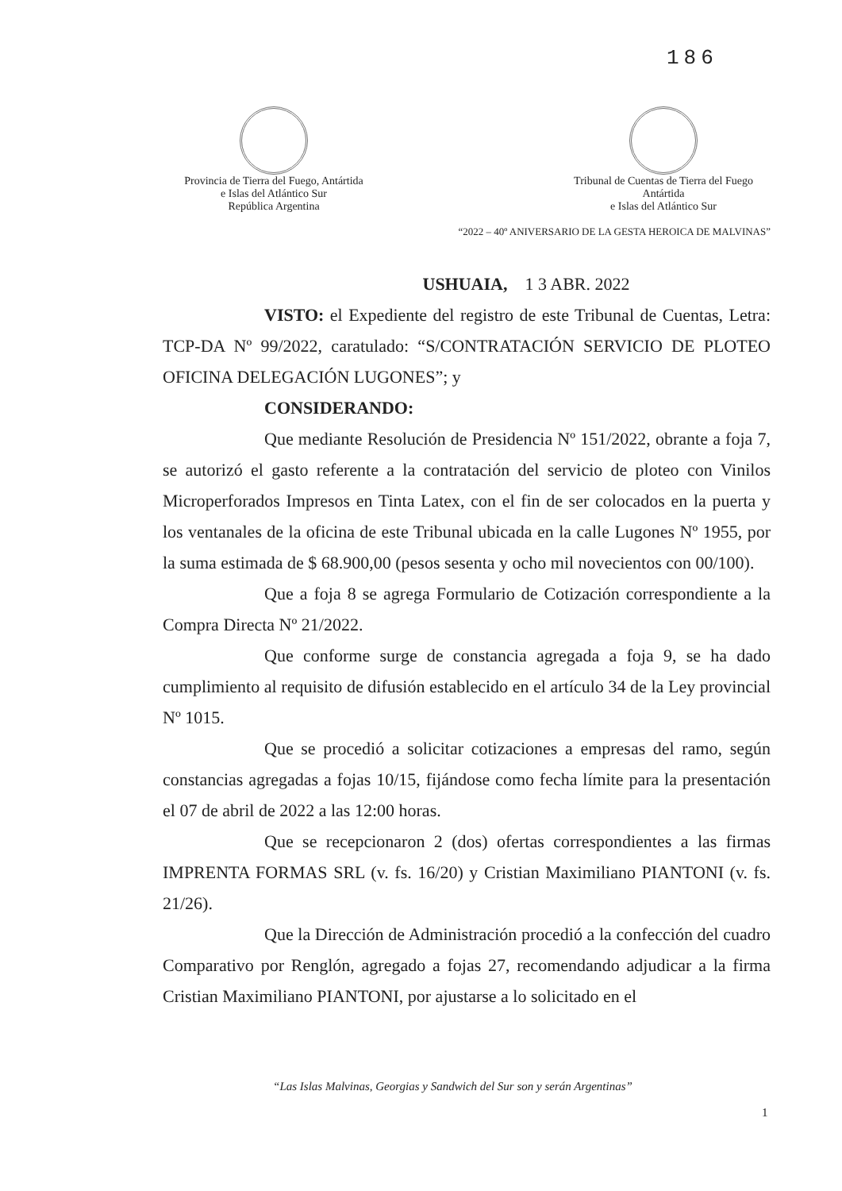186
Provincia de Tierra del Fuego, Antártida
e Islas del Atlántico Sur
República Argentina
Tribunal de Cuentas de Tierra del Fuego
Antártida
e Islas del Atlántico Sur
“2022 – 40º ANIVERSARIO DE LA GESTA HEROICA DE MALVINAS”
USHUAIA, 1 3 ABR. 2022
VISTO: el Expediente del registro de este Tribunal de Cuentas, Letra: TCP-DA Nº 99/2022, caratulado: “S/CONTRATACIÓN SERVICIO DE PLOTEO OFICINA DELEGACIÓN LUGONES”; y
CONSIDERANDO:
Que mediante Resolución de Presidencia Nº 151/2022, obrante a foja 7, se autorizó el gasto referente a la contratación del servicio de ploteo con Vinilos Microperforados Impresos en Tinta Latex, con el fin de ser colocados en la puerta y los ventanales de la oficina de este Tribunal ubicada en la calle Lugones Nº 1955, por la suma estimada de $ 68.900,00 (pesos sesenta y ocho mil novecientos con 00/100).
Que a foja 8 se agrega Formulario de Cotización correspondiente a la Compra Directa Nº 21/2022.
Que conforme surge de constancia agregada a foja 9, se ha dado cumplimiento al requisito de difusión establecido en el artículo 34 de la Ley provincial Nº 1015.
Que se procedió a solicitar cotizaciones a empresas del ramo, según constancias agregadas a fojas 10/15, fijándose como fecha límite para la presentación el 07 de abril de 2022 a las 12:00 horas.
Que se recepcionaron 2 (dos) ofertas correspondientes a las firmas IMPRENTA FORMAS SRL (v. fs. 16/20) y Cristian Maximiliano PIANTONI (v. fs. 21/26).
Que la Dirección de Administración procedió a la confección del cuadro Comparativo por Renglón, agregado a fojas 27, recomendando adjudicar a la firma Cristian Maximiliano PIANTONI, por ajustarse a lo solicitado en el
“Las Islas Malvinas, Georgias y Sandwich del Sur son y serán Argentinas”
1